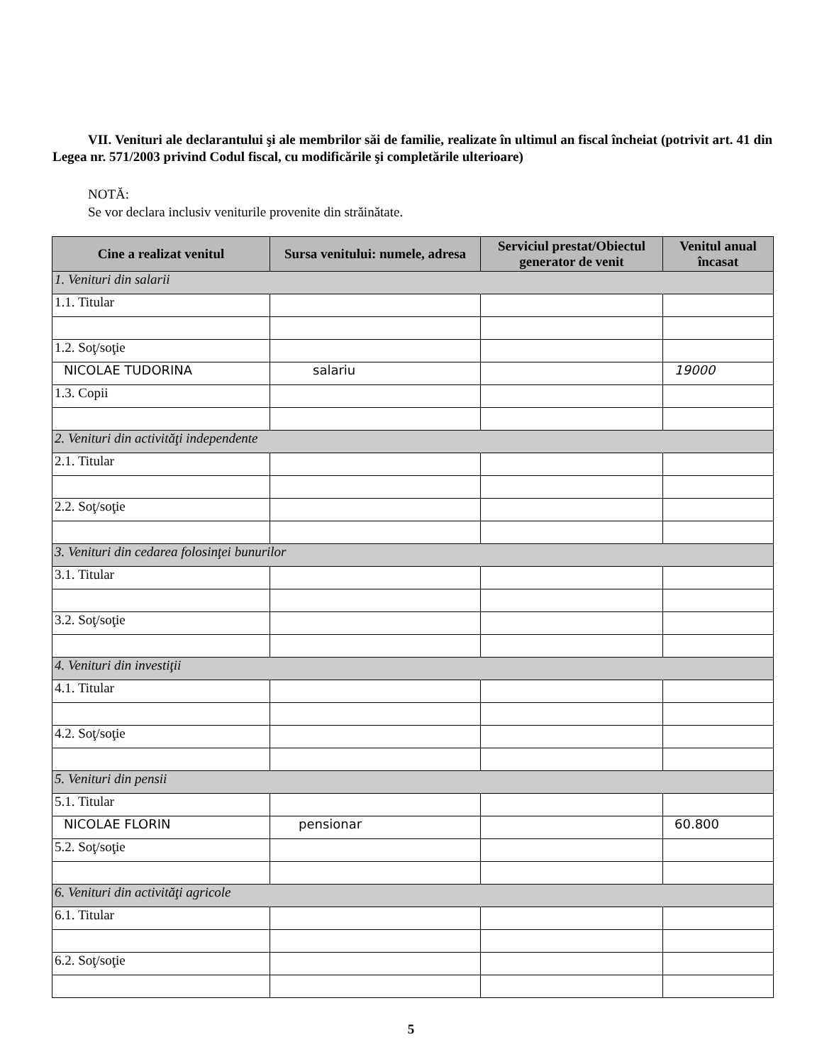VII. Venituri ale declarantului şi ale membrilor săi de familie, realizate în ultimul an fiscal încheiat (potrivit art. 41 din Legea nr. 571/2003 privind Codul fiscal, cu modificările şi completările ulterioare)
NOTĂ:
Se vor declara inclusiv veniturile provenite din străinătate.
| Cine a realizat venitul | Sursa venitului: numele, adresa | Serviciul prestat/Obiectul generator de venit | Venitul anual încasat |
| --- | --- | --- | --- |
| 1. Venituri din salarii | | | |
| 1.1. Titular | | | |
| 1.2. Soţ/soţie | | | |
| NICOLAE TUDORINA | salariu | | 19000 |
| 1.3. Copii | | | |
| 2. Venituri din activităţi independente | | | |
| 2.1. Titular | | | |
| 2.2. Soţ/soţie | | | |
| 3. Venituri din cedarea folosinţei bunurilor | | | |
| 3.1. Titular | | | |
| 3.2. Soţ/soţie | | | |
| 4. Venituri din investiţii | | | |
| 4.1. Titular | | | |
| 4.2. Soţ/soţie | | | |
| 5. Venituri din pensii | | | |
| 5.1. Titular | | | |
| NICOLAE FLORIN | pensionar | | 60.800 |
| 5.2. Soţ/soţie | | | |
| 6. Venituri din activităţi agricole | | | |
| 6.1. Titular | | | |
| 6.2. Soţ/soţie | | | |
5